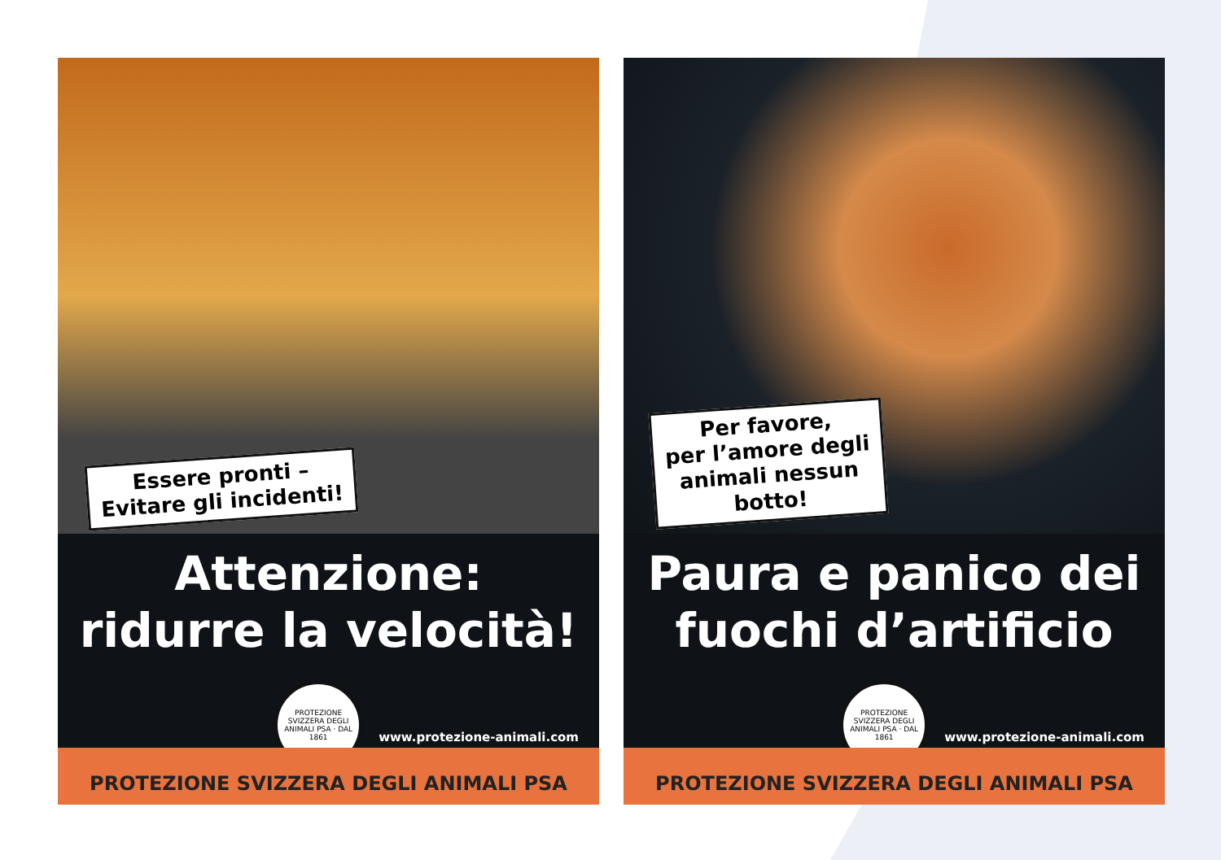Essere pronti –
Evitare gli incidenti!
Attenzione:
ridurre la velocità!
PROTEZIONE SVIZZERA DEGLI ANIMALI PSA · DAL 1861
www.protezione-animali.com
PROTEZIONE SVIZZERA DEGLI ANIMALI PSA
Per favore,
per l’amore degli
animali nessun
botto!
Paura e panico dei
fuochi d’artificio
PROTEZIONE SVIZZERA DEGLI ANIMALI PSA · DAL 1861
www.protezione-animali.com
PROTEZIONE SVIZZERA DEGLI ANIMALI PSA